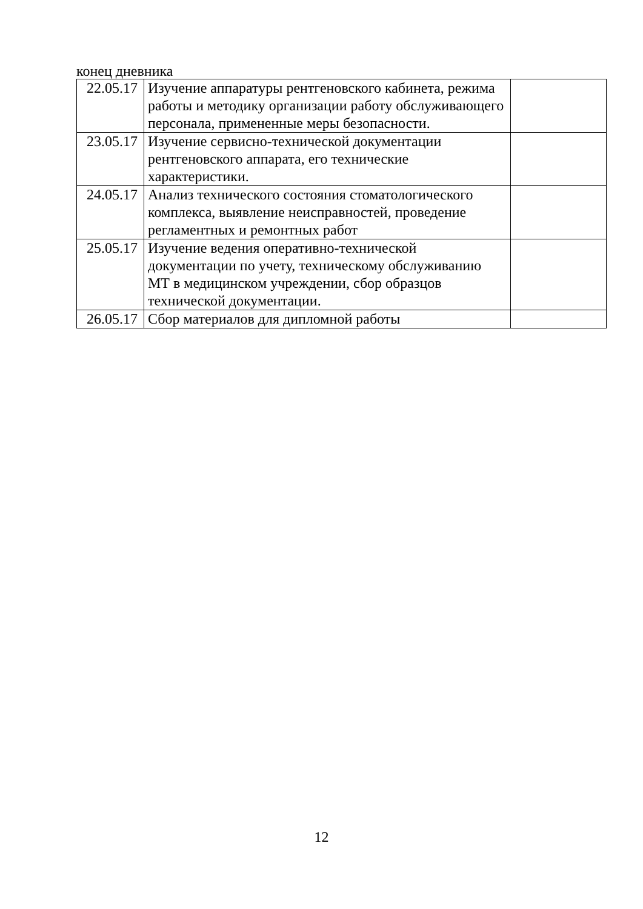конец дневника
| 22.05.17 | Изучение аппаратуры рентгеновского кабинета, режима работы и методику организации работу обслуживающего персонала, примененные меры безопасности. | |
| 23.05.17 | Изучение сервисно-технической документации рентгеновского аппарата, его технические характеристики. | |
| 24.05.17 | Анализ технического состояния стоматологического комплекса, выявление неисправностей, проведение регламентных и ремонтных работ | |
| 25.05.17 | Изучение ведения оперативно-технической документации по учету, техническому обслуживанию МТ в медицинском учреждении, сбор образцов технической документации. | |
| 26.05.17 | Сбор материалов для дипломной работы | |
12